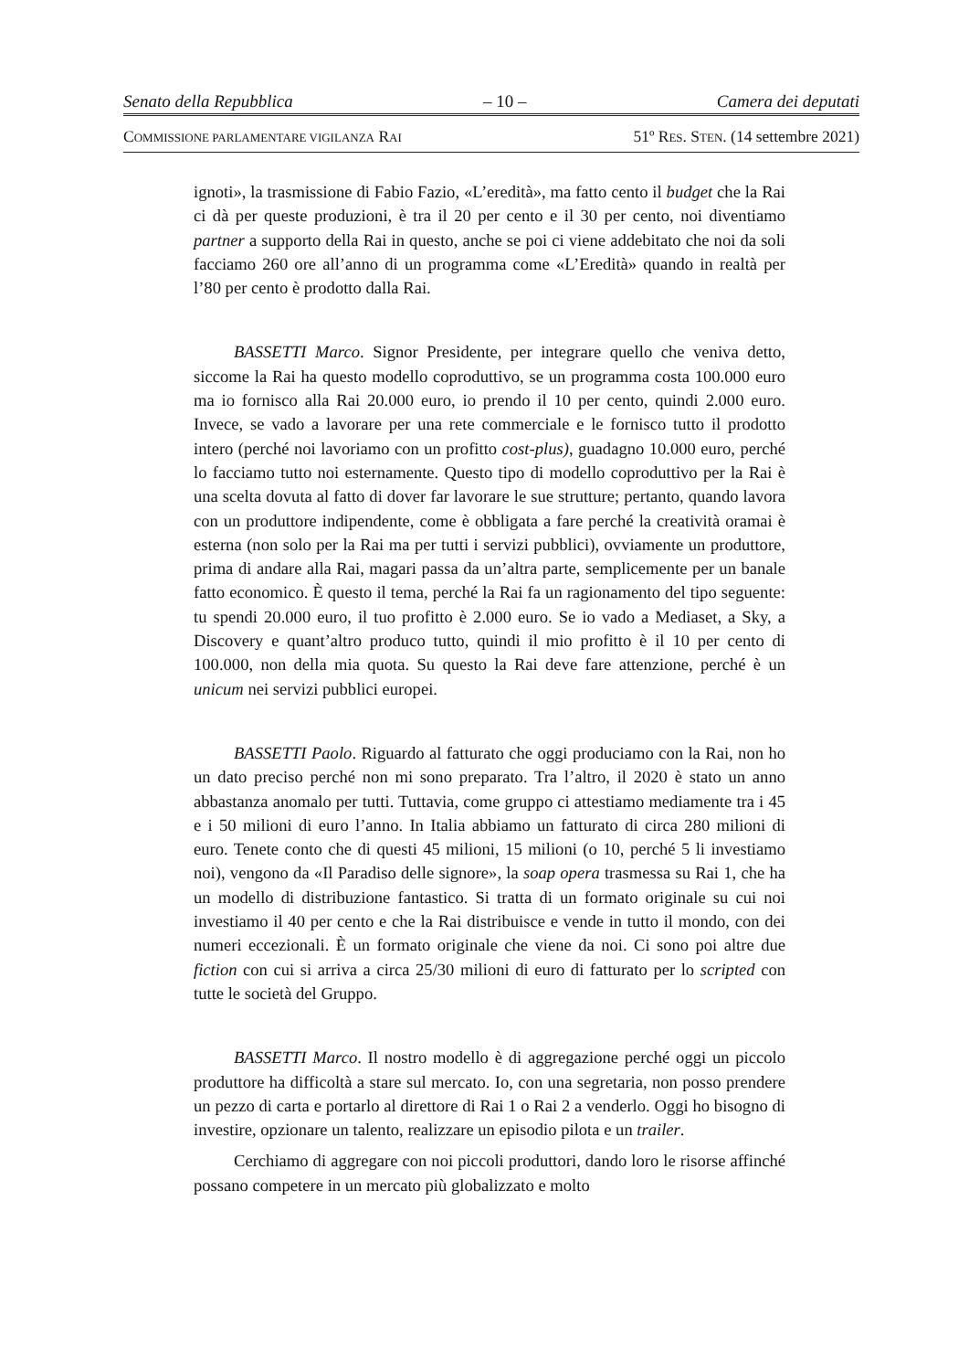Senato della Repubblica – 10 – Camera dei deputati
COMMISSIONE PARLAMENTARE VIGILANZA RAI 51º RES. STEN. (14 settembre 2021)
ignoti», la trasmissione di Fabio Fazio, «L’eredità», ma fatto cento il budget che la Rai ci dà per queste produzioni, è tra il 20 per cento e il 30 per cento, noi diventiamo partner a supporto della Rai in questo, anche se poi ci viene addebitato che noi da soli facciamo 260 ore all’anno di un programma come «L’Eredità» quando in realtà per l’80 per cento è prodotto dalla Rai.
BASSETTI Marco. Signor Presidente, per integrare quello che veniva detto, siccome la Rai ha questo modello coproduttivo, se un programma costa 100.000 euro ma io fornisco alla Rai 20.000 euro, io prendo il 10 per cento, quindi 2.000 euro. Invece, se vado a lavorare per una rete commerciale e le fornisco tutto il prodotto intero (perché noi lavoriamo con un profitto cost-plus), guadagno 10.000 euro, perché lo facciamo tutto noi esternamente. Questo tipo di modello coproduttivo per la Rai è una scelta dovuta al fatto di dover far lavorare le sue strutture; pertanto, quando lavora con un produttore indipendente, come è obbligata a fare perché la creatività oramai è esterna (non solo per la Rai ma per tutti i servizi pubblici), ovviamente un produttore, prima di andare alla Rai, magari passa da un’altra parte, semplicemente per un banale fatto economico. È questo il tema, perché la Rai fa un ragionamento del tipo seguente: tu spendi 20.000 euro, il tuo profitto è 2.000 euro. Se io vado a Mediaset, a Sky, a Discovery e quant’altro produco tutto, quindi il mio profitto è il 10 per cento di 100.000, non della mia quota. Su questo la Rai deve fare attenzione, perché è un unicum nei servizi pubblici europei.
BASSETTI Paolo. Riguardo al fatturato che oggi produciamo con la Rai, non ho un dato preciso perché non mi sono preparato. Tra l’altro, il 2020 è stato un anno abbastanza anomalo per tutti. Tuttavia, come gruppo ci attestiamo mediamente tra i 45 e i 50 milioni di euro l’anno. In Italia abbiamo un fatturato di circa 280 milioni di euro. Tenete conto che di questi 45 milioni, 15 milioni (o 10, perché 5 li investiamo noi), vengono da «Il Paradiso delle signore», la soap opera trasmessa su Rai 1, che ha un modello di distribuzione fantastico. Si tratta di un formato originale su cui noi investiamo il 40 per cento e che la Rai distribuisce e vende in tutto il mondo, con dei numeri eccezionali. È un formato originale che viene da noi. Ci sono poi altre due fiction con cui si arriva a circa 25/30 milioni di euro di fatturato per lo scripted con tutte le società del Gruppo.
BASSETTI Marco. Il nostro modello è di aggregazione perché oggi un piccolo produttore ha difficoltà a stare sul mercato. Io, con una segretaria, non posso prendere un pezzo di carta e portarlo al direttore di Rai 1 o Rai 2 a venderlo. Oggi ho bisogno di investire, opzionare un talento, realizzare un episodio pilota e un trailer.
Cerchiamo di aggregare con noi piccoli produttori, dando loro le risorse affinché possano competere in un mercato più globalizzato e molto